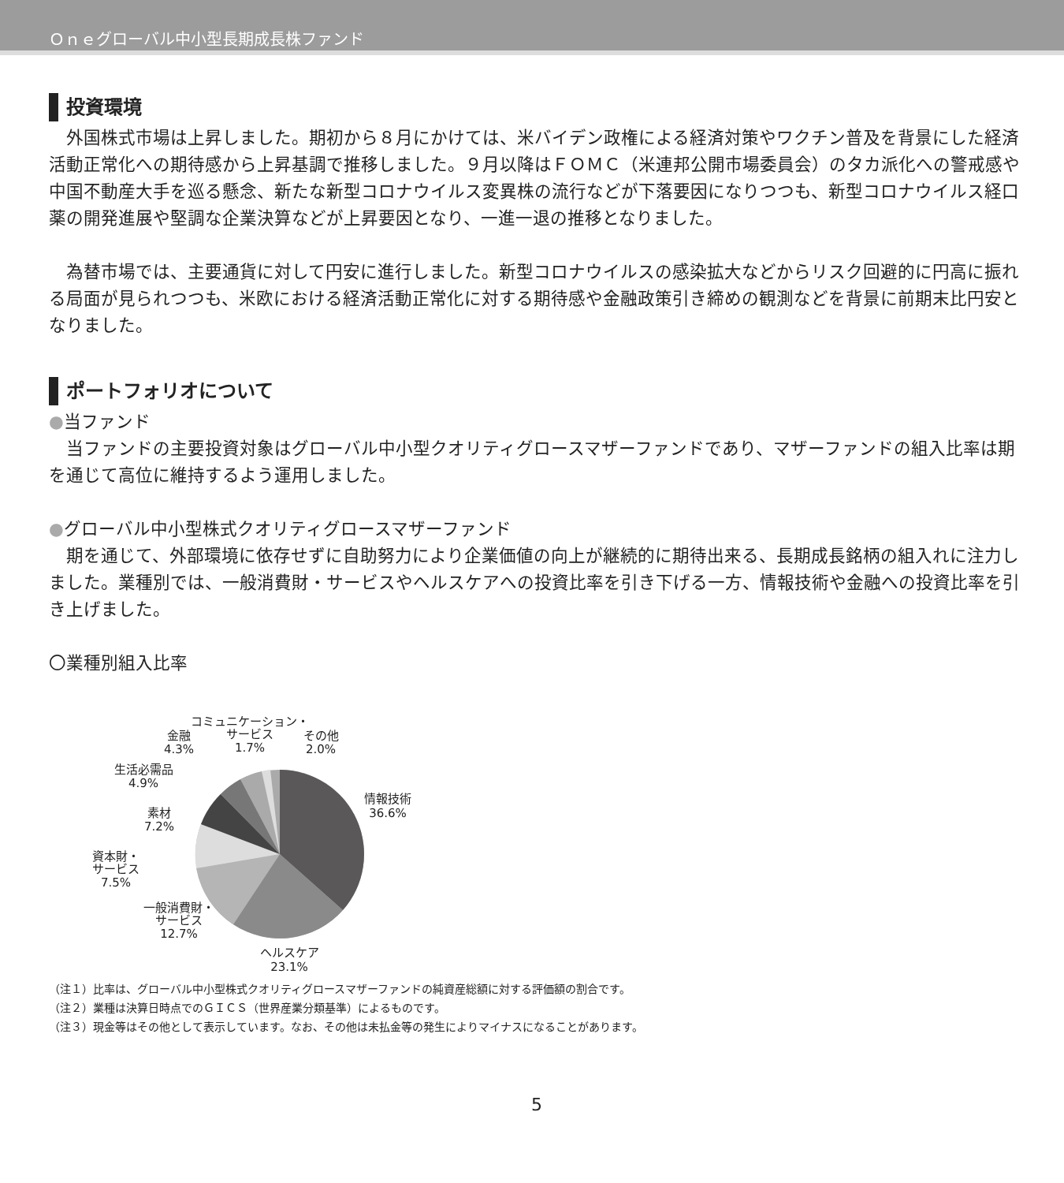Ｏｎｅグローバル中小型長期成長株ファンド
投資環境
　外国株式市場は上昇しました。期初から８月にかけては、米バイデン政権による経済対策やワクチン普及を背景にした経済活動正常化への期待感から上昇基調で推移しました。９月以降はＦＯＭＣ（米連邦公開市場委員会）のタカ派化への警戒感や中国不動産大手を巡る懸念、新たな新型コロナウイルス変異株の流行などが下落要因になりつつも、新型コロナウイルス経口薬の開発進展や堅調な企業決算などが上昇要因となり、一進一退の推移となりました。
　為替市場では、主要通貨に対して円安に進行しました。新型コロナウイルスの感染拡大などからリスク回避的に円高に振れる局面が見られつつも、米欧における経済活動正常化に対する期待感や金融政策引き締めの観測などを背景に前期末比円安となりました。
ポートフォリオについて
●当ファンド
　当ファンドの主要投資対象はグローバル中小型クオリティグロースマザーファンドであり、マザーファンドの組入比率は期を通じて高位に維持するよう運用しました。
●グローバル中小型株式クオリティグロースマザーファンド
　期を通じて、外部環境に依存せずに自助努力により企業価値の向上が継続的に期待出来る、長期成長銘柄の組入れに注力しました。業種別では、一般消費財・サービスやヘルスケアへの投資比率を引き下げる一方、情報技術や金融への投資比率を引き上げました。
〇業種別組入比率
情報技術
36.6%
ヘルスケア
23.1%
一般消費財・
サービス
12.7%
資本財・
サービス
7.5%
素材
7.2%
生活必需品
4.9%
金融
4.3%
コミュニケーション・
サービス
1.7%
その他
2.0%
（注１）比率は、グローバル中小型株式クオリティグロースマザーファンドの純資産総額に対する評価額の割合です。
（注２）業種は決算日時点でのＧＩＣＳ（世界産業分類基準）によるものです。
（注３）現金等はその他として表示しています。なお、その他は未払金等の発生によりマイナスになることがあります。
5